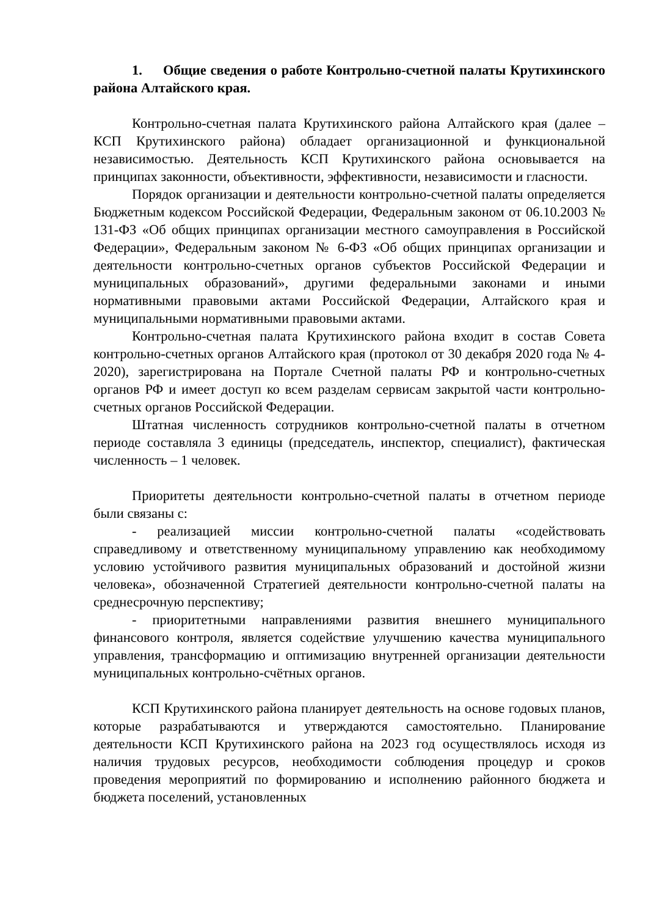1. Общие сведения о работе Контрольно-счетной палаты Крутихинского района Алтайского края.
Контрольно-счетная палата Крутихинского района Алтайского края (далее – КСП Крутихинского района) обладает организационной и функциональной независимостью. Деятельность КСП Крутихинского района основывается на принципах законности, объективности, эффективности, независимости и гласности.
Порядок организации и деятельности контрольно-счетной палаты определяется Бюджетным кодексом Российской Федерации, Федеральным законом от 06.10.2003 № 131-ФЗ «Об общих принципах организации местного самоуправления в Российской Федерации», Федеральным законом № 6-ФЗ «Об общих принципах организации и деятельности контрольно-счетных органов субъектов Российской Федерации и муниципальных образований», другими федеральными законами и иными нормативными правовыми актами Российской Федерации, Алтайского края и муниципальными нормативными правовыми актами.
Контрольно-счетная палата Крутихинского района входит в состав Совета контрольно-счетных органов Алтайского края (протокол от 30 декабря 2020 года № 4-2020), зарегистрирована на Портале Счетной палаты РФ и контрольно-счетных органов РФ и имеет доступ ко всем разделам сервисам закрытой части контрольно-счетных органов Российской Федерации.
Штатная численность сотрудников контрольно-счетной палаты в отчетном периоде составляла 3 единицы (председатель, инспектор, специалист), фактическая численность – 1 человек.
Приоритеты деятельности контрольно-счетной палаты в отчетном периоде были связаны с:
- реализацией миссии контрольно-счетной палаты «содействовать справедливому и ответственному муниципальному управлению как необходимому условию устойчивого развития муниципальных образований и достойной жизни человека», обозначенной Стратегией деятельности контрольно-счетной палаты на среднесрочную перспективу;
- приоритетными направлениями развития внешнего муниципального финансового контроля, является содействие улучшению качества муниципального управления, трансформацию и оптимизацию внутренней организации деятельности муниципальных контрольно-счётных органов.
КСП Крутихинского района планирует деятельность на основе годовых планов, которые разрабатываются и утверждаются самостоятельно. Планирование деятельности КСП Крутихинского района на 2023 год осуществлялось исходя из наличия трудовых ресурсов, необходимости соблюдения процедур и сроков проведения мероприятий по формированию и исполнению районного бюджета и бюджета поселений, установленных